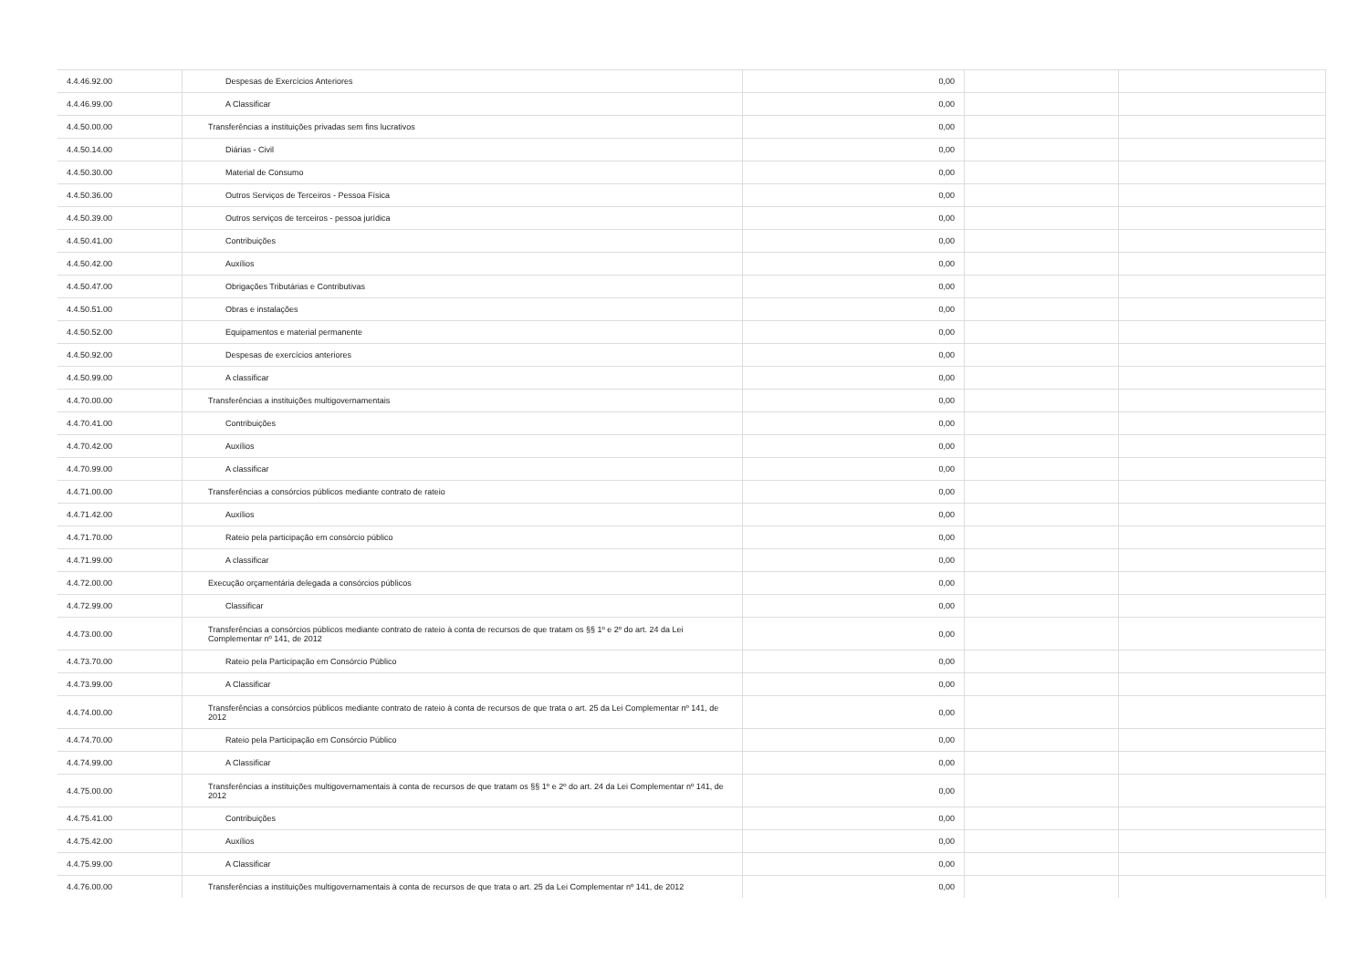| 4.4.46.92.00 | Despesas de Exercícios Anteriores | 0,00 | | |
| 4.4.46.99.00 | A Classificar | 0,00 | | |
| 4.4.50.00.00 | Transferências a instituições privadas sem fins lucrativos | 0,00 | | |
| 4.4.50.14.00 | Diárias - Civil | 0,00 | | |
| 4.4.50.30.00 | Material de Consumo | 0,00 | | |
| 4.4.50.36.00 | Outros Serviços de Terceiros - Pessoa Física | 0,00 | | |
| 4.4.50.39.00 | Outros serviços de terceiros - pessoa jurídica | 0,00 | | |
| 4.4.50.41.00 | Contribuições | 0,00 | | |
| 4.4.50.42.00 | Auxílios | 0,00 | | |
| 4.4.50.47.00 | Obrigações Tributárias e Contributivas | 0,00 | | |
| 4.4.50.51.00 | Obras e instalações | 0,00 | | |
| 4.4.50.52.00 | Equipamentos e material permanente | 0,00 | | |
| 4.4.50.92.00 | Despesas de exercícios anteriores | 0,00 | | |
| 4.4.50.99.00 | A classificar | 0,00 | | |
| 4.4.70.00.00 | Transferências a instituições multigovernamentais | 0,00 | | |
| 4.4.70.41.00 | Contribuições | 0,00 | | |
| 4.4.70.42.00 | Auxílios | 0,00 | | |
| 4.4.70.99.00 | A classificar | 0,00 | | |
| 4.4.71.00.00 | Transferências a consórcios públicos mediante contrato de rateio | 0,00 | | |
| 4.4.71.42.00 | Auxílios | 0,00 | | |
| 4.4.71.70.00 | Rateio pela participação em consórcio público | 0,00 | | |
| 4.4.71.99.00 | A classificar | 0,00 | | |
| 4.4.72.00.00 | Execução orçamentária delegada a consórcios públicos | 0,00 | | |
| 4.4.72.99.00 | Classificar | 0,00 | | |
| 4.4.73.00.00 | Transferências a consórcios públicos mediante contrato de rateio à conta de recursos de que tratam os §§ 1º e 2º do art. 24 da Lei Complementar nº 141, de 2012 | 0,00 | | |
| 4.4.73.70.00 | Rateio pela Participação em Consórcio Público | 0,00 | | |
| 4.4.73.99.00 | A Classificar | 0,00 | | |
| 4.4.74.00.00 | Transferências a consórcios públicos mediante contrato de rateio à conta de recursos de que trata o art. 25 da Lei Complementar nº 141, de 2012 | 0,00 | | |
| 4.4.74.70.00 | Rateio pela Participação em Consórcio Público | 0,00 | | |
| 4.4.74.99.00 | A Classificar | 0,00 | | |
| 4.4.75.00.00 | Transferências a instituições multigovernamentais à conta de recursos de que tratam os §§ 1º e 2º do art. 24 da Lei Complementar nº 141, de 2012 | 0,00 | | |
| 4.4.75.41.00 | Contribuições | 0,00 | | |
| 4.4.75.42.00 | Auxílios | 0,00 | | |
| 4.4.75.99.00 | A Classificar | 0,00 | | |
| 4.4.76.00.00 | Transferências a instituições multigovernamentais à conta de recursos de que trata o art. 25 da Lei Complementar nº 141, de 2012 | 0,00 | | |